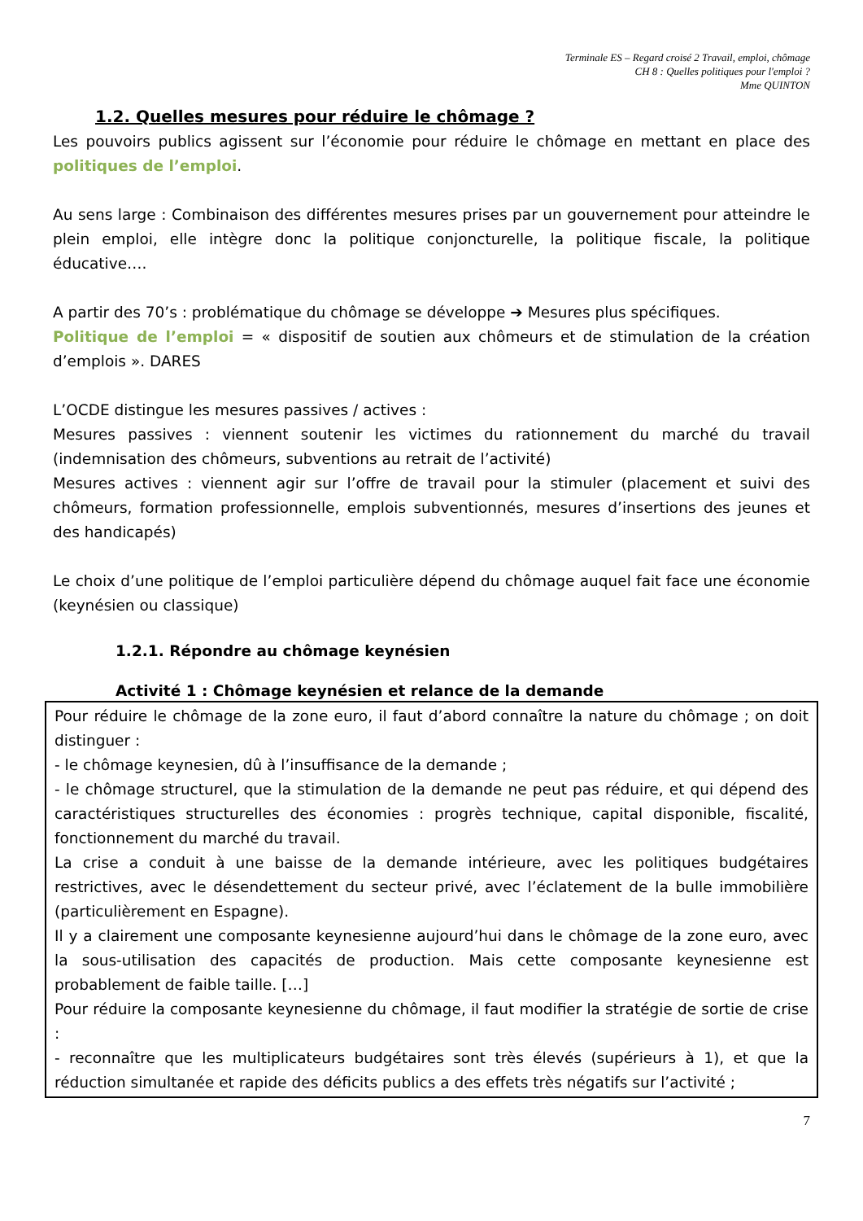Terminale ES – Regard croisé 2 Travail, emploi, chômage
CH 8 : Quelles politiques pour l'emploi ?
Mme QUINTON
1.2. Quelles mesures pour réduire le chômage ?
Les pouvoirs publics agissent sur l’économie pour réduire le chômage en mettant en place des politiques de l’emploi.
Au sens large : Combinaison des différentes mesures prises par un gouvernement pour atteindre le plein emploi, elle intègre donc la politique conjoncturelle, la politique fiscale, la politique éducative….
A partir des 70’s : problématique du chômage se développe ➔ Mesures plus spécifiques.
Politique de l’emploi = « dispositif de soutien aux chômeurs et de stimulation de la création d’emplois ». DARES
L’OCDE distingue les mesures passives / actives :
Mesures passives : viennent soutenir les victimes du rationnement du marché du travail (indemnisation des chômeurs, subventions au retrait de l’activité)
Mesures actives : viennent agir sur l’offre de travail pour la stimuler (placement et suivi des chômeurs, formation professionnelle, emplois subventionnés, mesures d’insertions des jeunes et des handicapés)
Le choix d’une politique de l’emploi particulière dépend du chômage auquel fait face une économie (keynésien ou classique)
1.2.1. Répondre au chômage keynésien
Activité 1 : Chômage keynésien et relance de la demande
Pour réduire le chômage de la zone euro, il faut d’abord connaître la nature du chômage ; on doit distinguer :
- le chômage keynesien, dû à l’insuffisance de la demande ;
- le chômage structurel, que la stimulation de la demande ne peut pas réduire, et qui dépend des caractéristiques structurelles des économies : progrès technique, capital disponible, fiscalité, fonctionnement du marché du travail.
La crise a conduit à une baisse de la demande intérieure, avec les politiques budgétaires restrictives, avec le désendettement du secteur privé, avec l’éclatement de la bulle immobilière (particulièrement en Espagne).
Il y a clairement une composante keynesienne aujourd’hui dans le chômage de la zone euro, avec la sous-utilisation des capacités de production. Mais cette composante keynesienne est probablement de faible taille. […]
Pour réduire la composante keynesienne du chômage, il faut modifier la stratégie de sortie de crise :
- reconnaître que les multiplicateurs budgétaires sont très élevés (supérieurs à 1), et que la réduction simultanée et rapide des déficits publics a des effets très négatifs sur l’activité ;
7